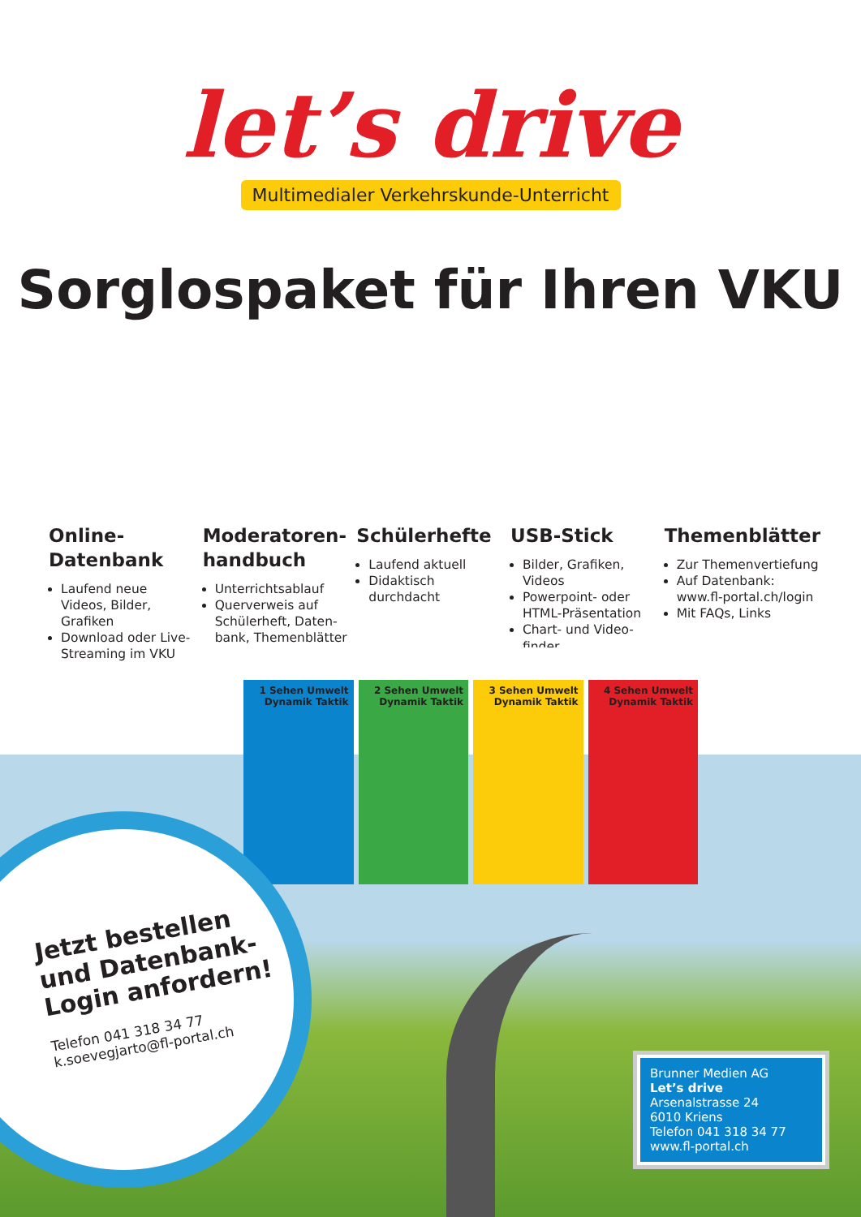let’s drive
Multimedialer Verkehrskunde-Unterricht
Sorglospaket für Ihren VKU
Online-
Datenbank
Laufend neue Videos, Bilder, Grafiken
Download oder Live-Streaming im VKU
Moderatoren-
handbuch
Unterrichtsablauf
Querverweis auf Schülerheft, Daten-bank, Themenblätter
Schülerhefte
Laufend aktuell
Didaktisch durchdacht
USB-Stick
Bilder, Grafiken, Videos
Powerpoint- oder HTML-Präsentation
Chart- und Video-finder
Themenblätter
Zur Themenvertiefung
Auf Datenbank: www.fl-portal.ch/login
Mit FAQs, Links
1 Sehen Umwelt Dynamik Taktik
2 Sehen Umwelt Dynamik Taktik
3 Sehen Umwelt Dynamik Taktik
4 Sehen Umwelt Dynamik Taktik
Jetzt bestellen
und Datenbank-
Login anfordern!
Telefon 041 318 34 77
k.soevegjarto@fl-portal.ch
Brunner Medien AG
Let’s drive
Arsenalstrasse 24
6010 Kriens
Telefon 041 318 34 77
www.fl-portal.ch